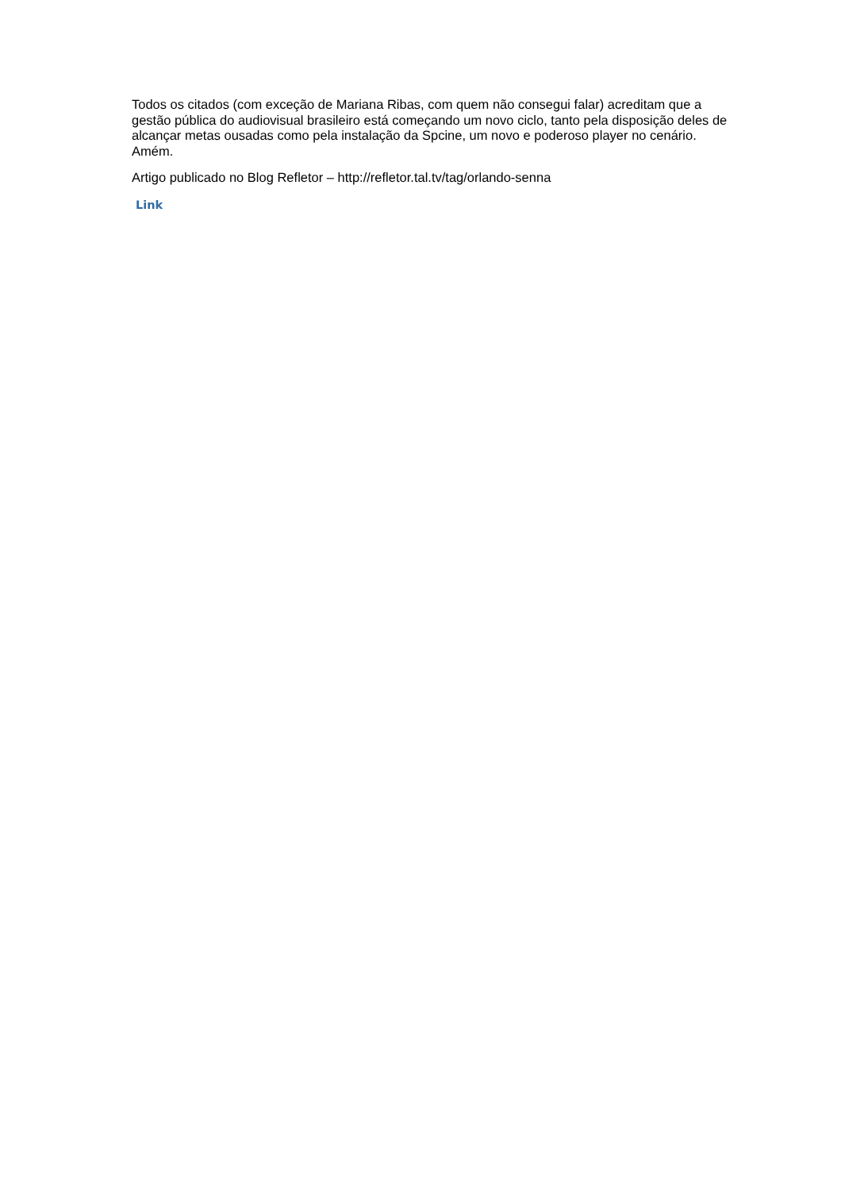Todos os citados (com exceção de Mariana Ribas, com quem não consegui falar) acreditam que a gestão pública do audiovisual brasileiro está começando um novo ciclo, tanto pela disposição deles de alcançar metas ousadas como pela instalação da Spcine, um novo e poderoso player no cenário. Amém.
Artigo publicado no Blog Refletor – http://refletor.tal.tv/tag/orlando-senna
Link